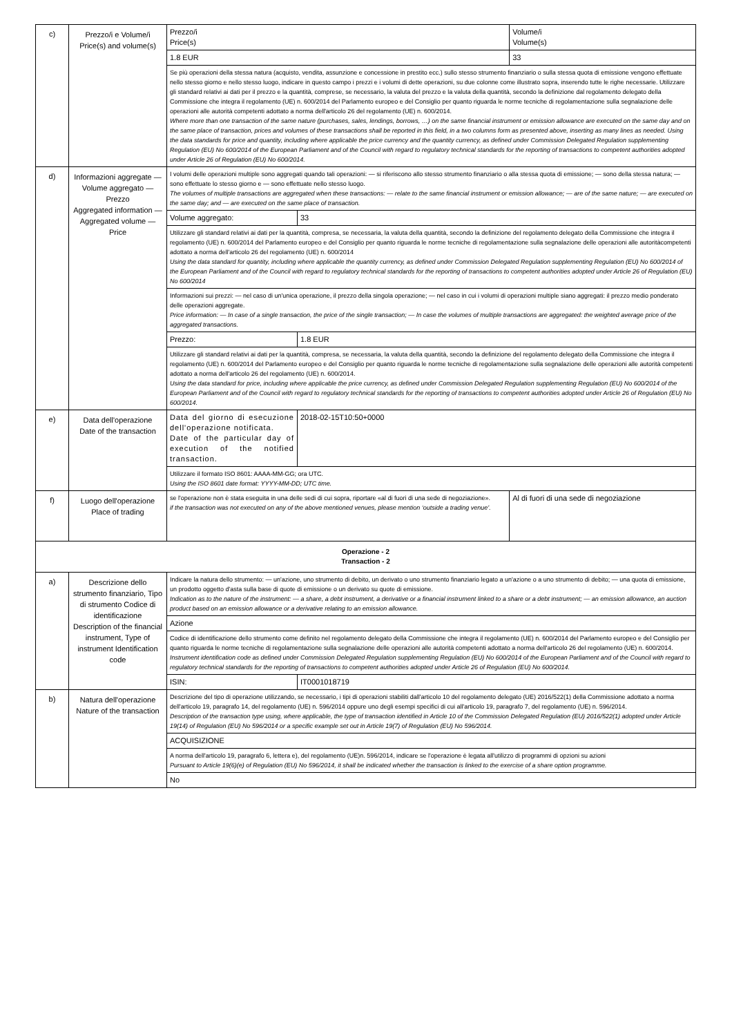| c) | Prezzo/i e Volume/i Price(s) and volume(s) | Prezzo/i Price(s) | | Volume/i Volume(s) |
| | | 1.8 EUR | | 33 |
| | | Se più operazioni della stessa natura (acquisto, vendita, assunzione e concessione in prestito ecc.) sullo stesso strumento finanziario o sulla stessa quota di emissione vengono effettuate nello stesso giorno e nello stesso luogo, indicare in questo campo i prezzi e i volumi di dette operazioni, su due colonne come illustrato sopra, inserendo tutte le righe necessarie. Utilizzare gli standard relativi ai dati per il prezzo e la quantità, comprese, se necessario, la valuta del prezzo e la valuta della quantità, secondo la definizione dal regolamento delegato della Commissione che integra il regolamento (UE) n. 600/2014 del Parlamento europeo e del Consiglio per quanto riguarda le norme tecniche di regolamentazione sulla segnalazione delle operazioni alle autorità competenti adottato a norma dell'articolo 26 del regolamento (UE) n. 600/2014. Where more than one transaction of the same nature (purchases, sales, lendings, borrows, …) on the same financial instrument or emission allowance are executed on the same day and on the same place of transaction, prices and volumes of these transactions shall be reported in this field, in a two columns form as presented above, inserting as many lines as needed. Using the data standards for price and quantity, including where applicable the price currency and the quantity currency, as defined under Commission Delegated Regulation supplementing Regulation (EU) No 600/2014 of the European Parliament and of the Council with regard to regulatory technical standards for the reporting of transactions to competent authorities adopted under Article 26 of Regulation (EU) No 600/2014. | | |
| d) | Informazioni aggregate — Volume aggregato — Prezzo Aggregated information — Aggregated volume — Price | I volumi delle operazioni multiple sono aggregati quando tali operazioni: — si riferiscono allo stesso strumento finanziario o alla stessa quota di emissione; — sono della stessa natura; — sono effettuate lo stesso giorno e — sono effettuate nello stesso luogo. The volumes of multiple transactions are aggregated when these transactions: — relate to the same financial instrument or emission allowance; — are of the same nature; — are executed on the same day; and — are executed on the same place of transaction. | | |
| | | Volume aggregato: | 33 | |
| | | Utilizzare gli standard relativi ai dati per la quantità, compresa, se necessaria, la valuta della quantità, secondo la definizione del regolamento delegato della Commissione che integra il regolamento (UE) n. 600/2014 del Parlamento europeo e del Consiglio per quanto riguarda le norme tecniche di regolamentazione sulla segnalazione delle operazioni alle autoritàcompetenti adottato a norma dell'articolo 26 del regolamento (UE) n. 600/2014 Using the data standard for quantity, including where applicable the quantity currency, as defined under Commission Delegated Regulation supplementing Regulation (EU) No 600/2014 of the European Parliament and of the Council with regard to regulatory technical standards for the reporting of transactions to competent authorities adopted under Article 26 of Regulation (EU) No 600/2014 | | |
| | | Informazioni sui prezzi: — nel caso di un'unica operazione, il prezzo della singola operazione; — nel caso in cui i volumi di operazioni multiple siano aggregati: il prezzo medio ponderato delle operazioni aggregate. Price information: — In case of a single transaction, the price of the single transaction; — In case the volumes of multiple transactions are aggregated: the weighted average price of the aggregated transactions. | | |
| | | Prezzo: | 1.8 EUR | |
| | | Utilizzare gli standard relativi ai dati per la quantità, compresa, se necessaria, la valuta della quantità, secondo la definizione del regolamento delegato della Commissione che integra il regolamento (UE) n. 600/2014 del Parlamento europeo e del Consiglio per quanto riguarda le norme tecniche di regolamentazione sulla segnalazione delle operazioni alle autorità competenti adottato a norma dell'articolo 26 del regolamento (UE) n. 600/2014. Using the data standard for price, including where applicable the price currency, as defined under Commission Delegated Regulation supplementing Regulation (EU) No 600/2014 of the European Parliament and of the Council with regard to regulatory technical standards for the reporting of transactions to competent authorities adopted under Article 26 of Regulation (EU) No 600/2014. | | |
| e) | Data dell'operazione Date of the transaction | Data del giorno di esecuzione dell'operazione notificata. Date of the particular day of execution of the notified transaction. | 2018-02-15T10:50+0000 | |
| | | Utilizzare il formato ISO 8601: AAAA-MM-GG; ora UTC. Using the ISO 8601 date format: YYYY-MM-DD; UTC time. | | |
| f) | Luogo dell'operazione Place of trading | se l'operazione non è stata eseguita in una delle sedi di cui sopra, riportare «al di fuori di una sede di negoziazione». if the transaction was not executed on any of the above mentioned venues, please mention ‘outside a trading venue’. | | Al di fuori di una sede di negoziazione |
| Operazione - 2 Transaction - 2 | | | | |
| a) | Descrizione dello strumento finanziario, Tipo di strumento Codice di identificazione Description of the financial instrument, Type of instrument Identification code | Indicare la natura dello strumento: — un'azione, uno strumento di debito, un derivato o uno strumento finanziario legato a un'azione o a uno strumento di debito; — una quota di emissione, un prodotto oggetto d'asta sulla base di quote di emissione o un derivato su quote di emissione. Indication as to the nature of the instrument: — a share, a debt instrument, a derivative or a financial instrument linked to a share or a debt instrument; — an emission allowance, an auction product based on an emission allowance or a derivative relating to an emission allowance. | | |
| | | Azione | | |
| | | Codice di identificazione dello strumento come definito nel regolamento delegato della Commissione che integra il regolamento (UE) n. 600/2014 del Parlamento europeo e del Consiglio per quanto riguarda le norme tecniche di regolamentazione sulla segnalazione delle operazioni alle autorità competenti adottato a norma dell'articolo 26 del regolamento (UE) n. 600/2014. Instrument identification code as defined under Commission Delegated Regulation supplementing Regulation (EU) No 600/2014 of the European Parliament and of the Council with regard to regulatory technical standards for the reporting of transactions to competent authorities adopted under Article 26 of Regulation (EU) No 600/2014. | | |
| | | ISIN: | IT0001018719 | |
| b) | Natura dell'operazione Nature of the transaction | Descrizione del tipo di operazione utilizzando, se necessario, i tipi di operazioni stabiliti dall'articolo 10 del regolamento delegato (UE) 2016/522(1) della Commissione adottato a norma dell'articolo 19, paragrafo 14, del regolamento (UE) n. 596/2014 oppure uno degli esempi specifici di cui all'articolo 19, paragrafo 7, del regolamento (UE) n. 596/2014. Description of the transaction type using, where applicable, the type of transaction identified in Article 10 of the Commission Delegated Regulation (EU) 2016/522(1) adopted under Article 19(14) of Regulation (EU) No 596/2014 or a specific example set out in Article 19(7) of Regulation (EU) No 596/2014. | | |
| | | ACQUISIZIONE | | |
| | | A norma dell'articolo 19, paragrafo 6, lettera e), del regolamento (UE)n. 596/2014, indicare se l'operazione è legata all'utilizzo di programmi di opzioni su azioni Pursuant to Article 19(6)(e) of Regulation (EU) No 596/2014, it shall be indicated whether the transaction is linked to the exercise of a share option programme. | | |
| | | No | | |